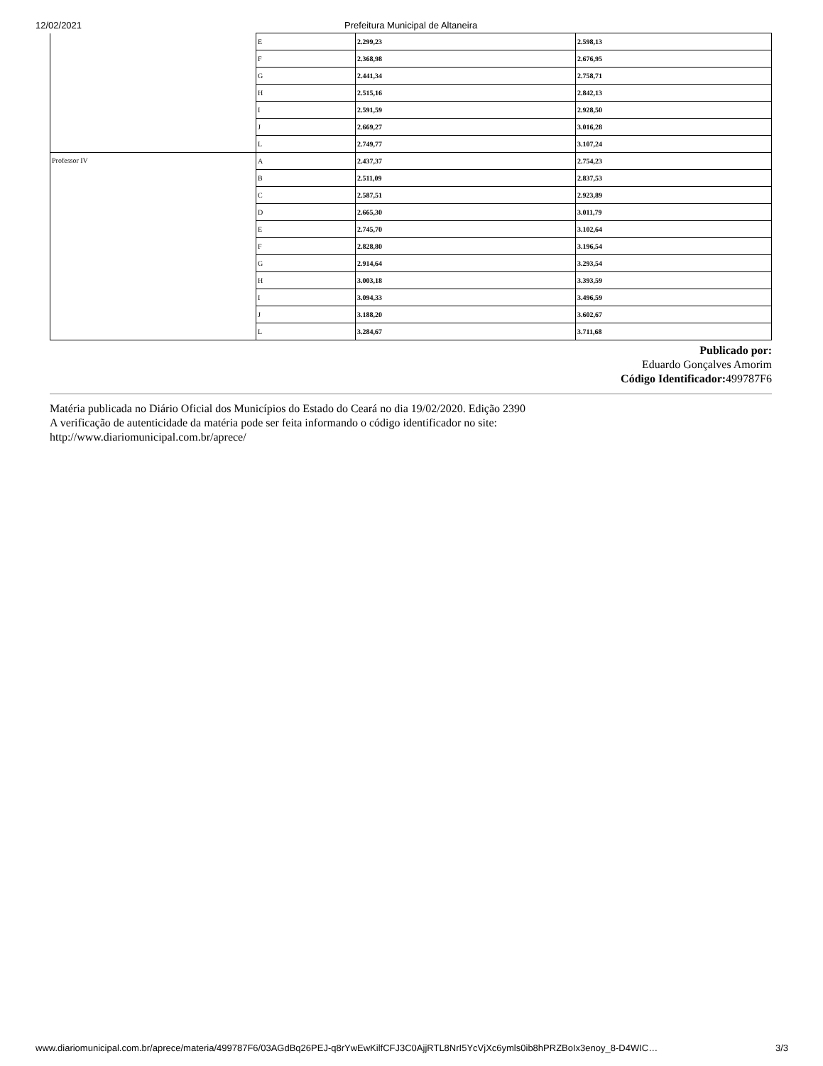12/02/2021 Prefeitura Municipal de Altaneira
| | E | 2.299,23 | 2.598,13 |
| | F | 2.368,98 | 2.676,95 |
| | G | 2.441,34 | 2.758,71 |
| | H | 2.515,16 | 2.842,13 |
| | I | 2.591,59 | 2.928,50 |
| | J | 2.669,27 | 3.016,28 |
| | L | 2.749,77 | 3.107,24 |
| Professor IV | A | 2.437,37 | 2.754,23 |
| | B | 2.511,09 | 2.837,53 |
| | C | 2.587,51 | 2.923,89 |
| | D | 2.665,30 | 3.011,79 |
| | E | 2.745,70 | 3.102,64 |
| | F | 2.828,80 | 3.196,54 |
| | G | 2.914,64 | 3.293,54 |
| | H | 3.003,18 | 3.393,59 |
| | I | 3.094,33 | 3.496,59 |
| | J | 3.188,20 | 3.602,67 |
| | L | 3.284,67 | 3.711,68 |
Publicado por:
Eduardo Gonçalves Amorim
Código Identificador: 499787F6
Matéria publicada no Diário Oficial dos Municípios do Estado do Ceará no dia 19/02/2020. Edição 2390
A verificação de autenticidade da matéria pode ser feita informando o código identificador no site:
http://www.diariomunicipal.com.br/aprece/
www.diariomunicipal.com.br/aprece/materia/499787F6/03AGdBq26PEJ-q8rYwEwKilfCFJ3C0AjjRTL8NrI5YcVjXc6ymls0ib8hPRZBoIx3enoy_8-D4WIC… 3/3